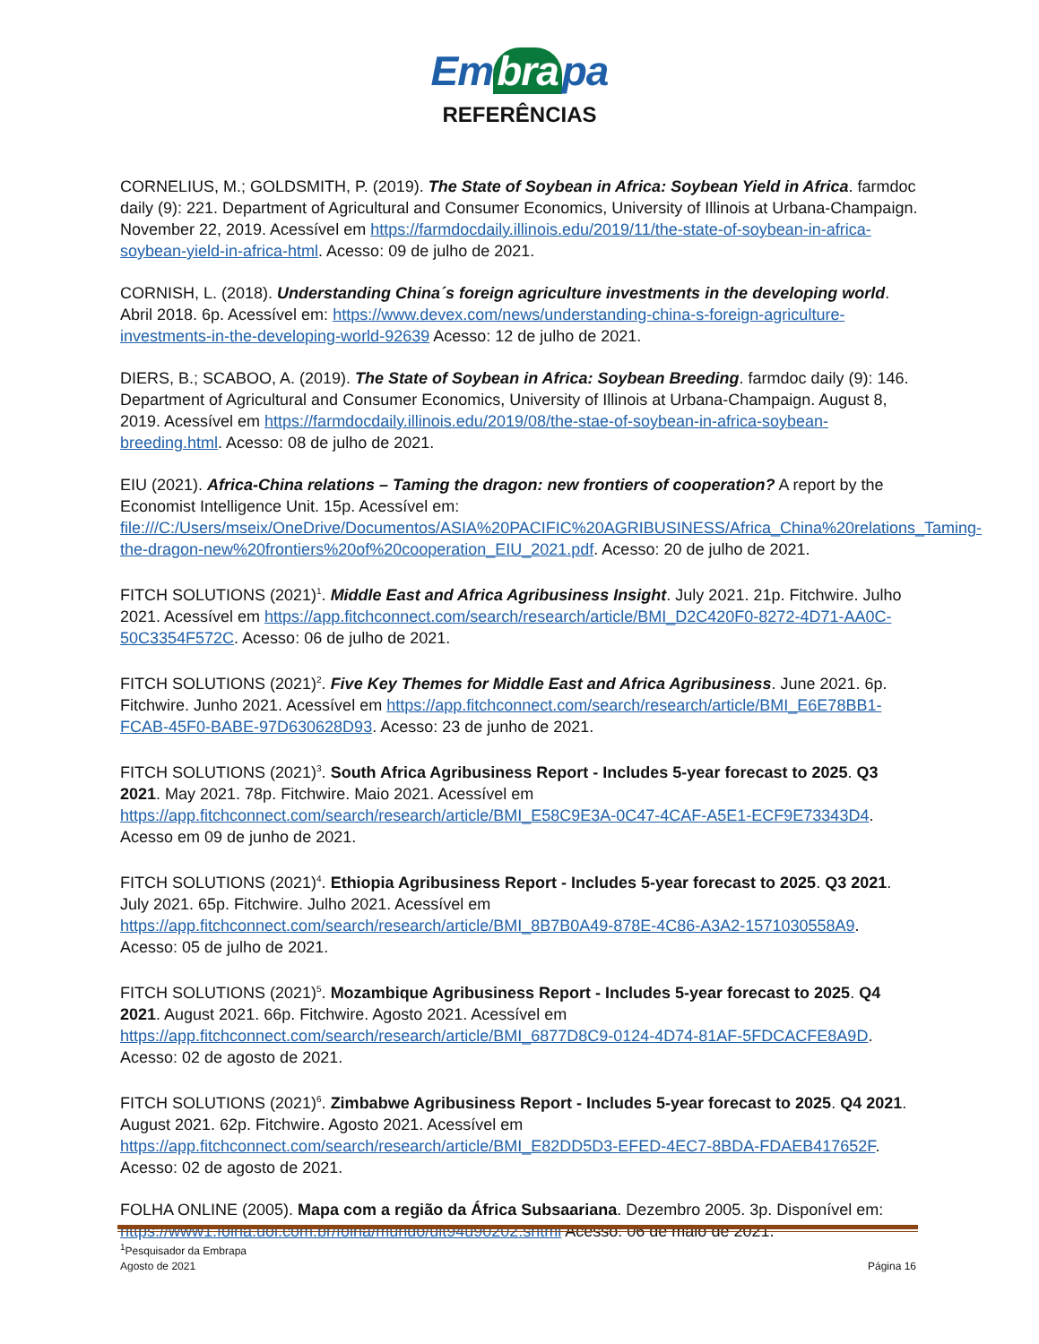Em bra pa
REFERÊNCIAS
CORNELIUS, M.; GOLDSMITH, P. (2019). The State of Soybean in Africa: Soybean Yield in Africa. farmdoc daily (9): 221. Department of Agricultural and Consumer Economics, University of Illinois at Urbana-Champaign. November 22, 2019. Acessível em https://farmdocdaily.illinois.edu/2019/11/the-state-of-soybean-in-africa-soybean-yield-in-africa-html. Acesso: 09 de julho de 2021.
CORNISH, L. (2018). Understanding China´s foreign agriculture investments in the developing world. Abril 2018. 6p. Acessível em: https://www.devex.com/news/understanding-china-s-foreign-agriculture-investments-in-the-developing-world-92639 Acesso: 12 de julho de 2021.
DIERS, B.; SCABOO, A. (2019). The State of Soybean in Africa: Soybean Breeding. farmdoc daily (9): 146. Department of Agricultural and Consumer Economics, University of Illinois at Urbana-Champaign. August 8, 2019. Acessível em https://farmdocdaily.illinois.edu/2019/08/the-stae-of-soybean-in-africa-soybean-breeding.html. Acesso: 08 de julho de 2021.
EIU (2021). Africa-China relations – Taming the dragon: new frontiers of cooperation? A report by the Economist Intelligence Unit. 15p. Acessível em: file:///C:/Users/mseix/OneDrive/Documentos/ASIA%20PACIFIC%20AGRIBUSINESS/Africa_China%20relations_Taming-the-dragon-new%20frontiers%20of%20cooperation_EIU_2021.pdf. Acesso: 20 de julho de 2021.
FITCH SOLUTIONS (2021)<sup>1</sup>. Middle East and Africa Agribusiness Insight. July 2021. 21p. Fitchwire. Julho 2021. Acessível em https://app.fitchconnect.com/search/research/article/BMI_D2C420F0-8272-4D71-AA0C-50C3354F572C. Acesso: 06 de julho de 2021.
FITCH SOLUTIONS (2021)<sup>2</sup>. Five Key Themes for Middle East and Africa Agribusiness. June 2021. 6p. Fitchwire. Junho 2021. Acessível em https://app.fitchconnect.com/search/research/article/BMI_E6E78BB1-FCAB-45F0-BABE-97D630628D93. Acesso: 23 de junho de 2021.
FITCH SOLUTIONS (2021)<sup>3</sup>. South Africa Agribusiness Report - Includes 5-year forecast to 2025. Q3 2021. May 2021. 78p. Fitchwire. Maio 2021. Acessível em https://app.fitchconnect.com/search/research/article/BMI_E58C9E3A-0C47-4CAF-A5E1-ECF9E73343D4. Acesso em 09 de junho de 2021.
FITCH SOLUTIONS (2021)<sup>4</sup>. Ethiopia Agribusiness Report - Includes 5-year forecast to 2025. Q3 2021. July 2021. 65p. Fitchwire. Julho 2021. Acessível em https://app.fitchconnect.com/search/research/article/BMI_8B7B0A49-878E-4C86-A3A2-1571030558A9. Acesso: 05 de julho de 2021.
FITCH SOLUTIONS (2021)<sup>5</sup>. Mozambique Agribusiness Report - Includes 5-year forecast to 2025. Q4 2021. August 2021. 66p. Fitchwire. Agosto 2021. Acessível em https://app.fitchconnect.com/search/research/article/BMI_6877D8C9-0124-4D74-81AF-5FDCACFE8A9D. Acesso: 02 de agosto de 2021.
FITCH SOLUTIONS (2021)<sup>6</sup>. Zimbabwe Agribusiness Report - Includes 5-year forecast to 2025. Q4 2021. August 2021. 62p. Fitchwire. Agosto 2021. Acessível em https://app.fitchconnect.com/search/research/article/BMI_E82DD5D3-EFED-4EC7-8BDA-FDAEB417652F. Acesso: 02 de agosto de 2021.
FOLHA ONLINE (2005). Mapa com a região da África Subsaariana. Dezembro 2005. 3p. Disponível em: https://www1.folha.uol.com.br/folha/mundo/ult94u90202.shtml Acesso: 06 de maio de 2021.
<sup>1</sup> Pesquisador da Embrapa
Agosto de 2021 Página 16